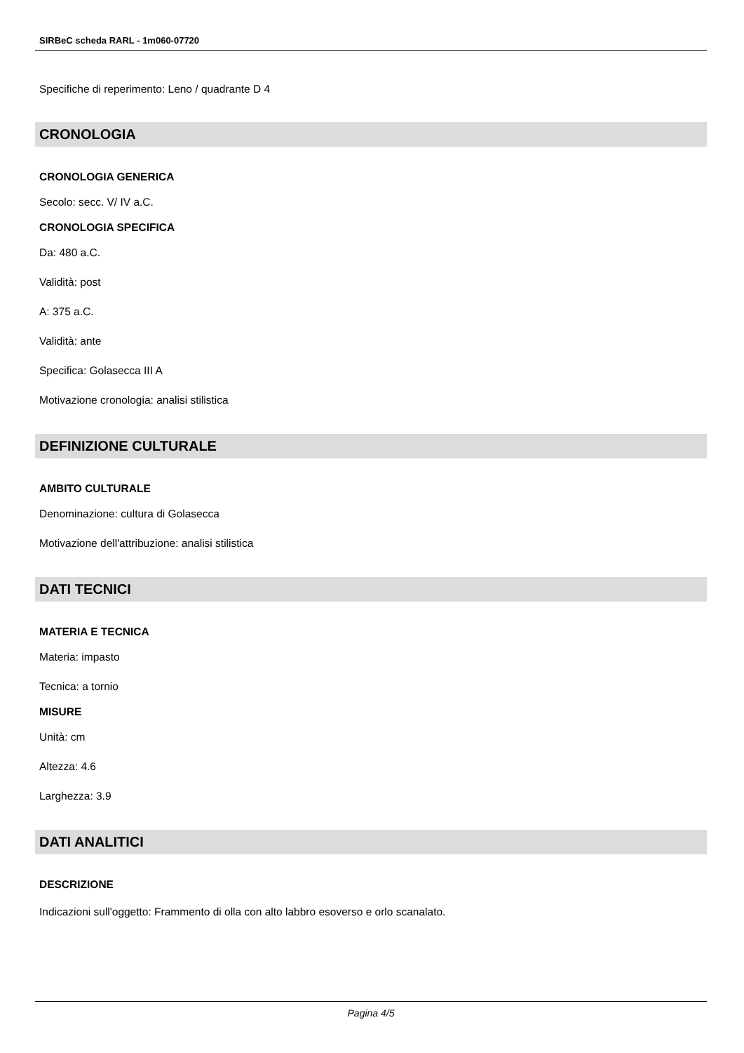SIRBeC scheda RARL - 1m060-07720
Specifiche di reperimento: Leno / quadrante D 4
CRONOLOGIA
CRONOLOGIA GENERICA
Secolo: secc. V/ IV a.C.
CRONOLOGIA SPECIFICA
Da: 480 a.C.
Validità: post
A: 375 a.C.
Validità: ante
Specifica: Golasecca III A
Motivazione cronologia: analisi stilistica
DEFINIZIONE CULTURALE
AMBITO CULTURALE
Denominazione: cultura di Golasecca
Motivazione dell'attribuzione: analisi stilistica
DATI TECNICI
MATERIA E TECNICA
Materia: impasto
Tecnica: a tornio
MISURE
Unità: cm
Altezza: 4.6
Larghezza: 3.9
DATI ANALITICI
DESCRIZIONE
Indicazioni sull'oggetto: Frammento di olla con alto labbro esoverso e orlo scanalato.
Pagina 4/5